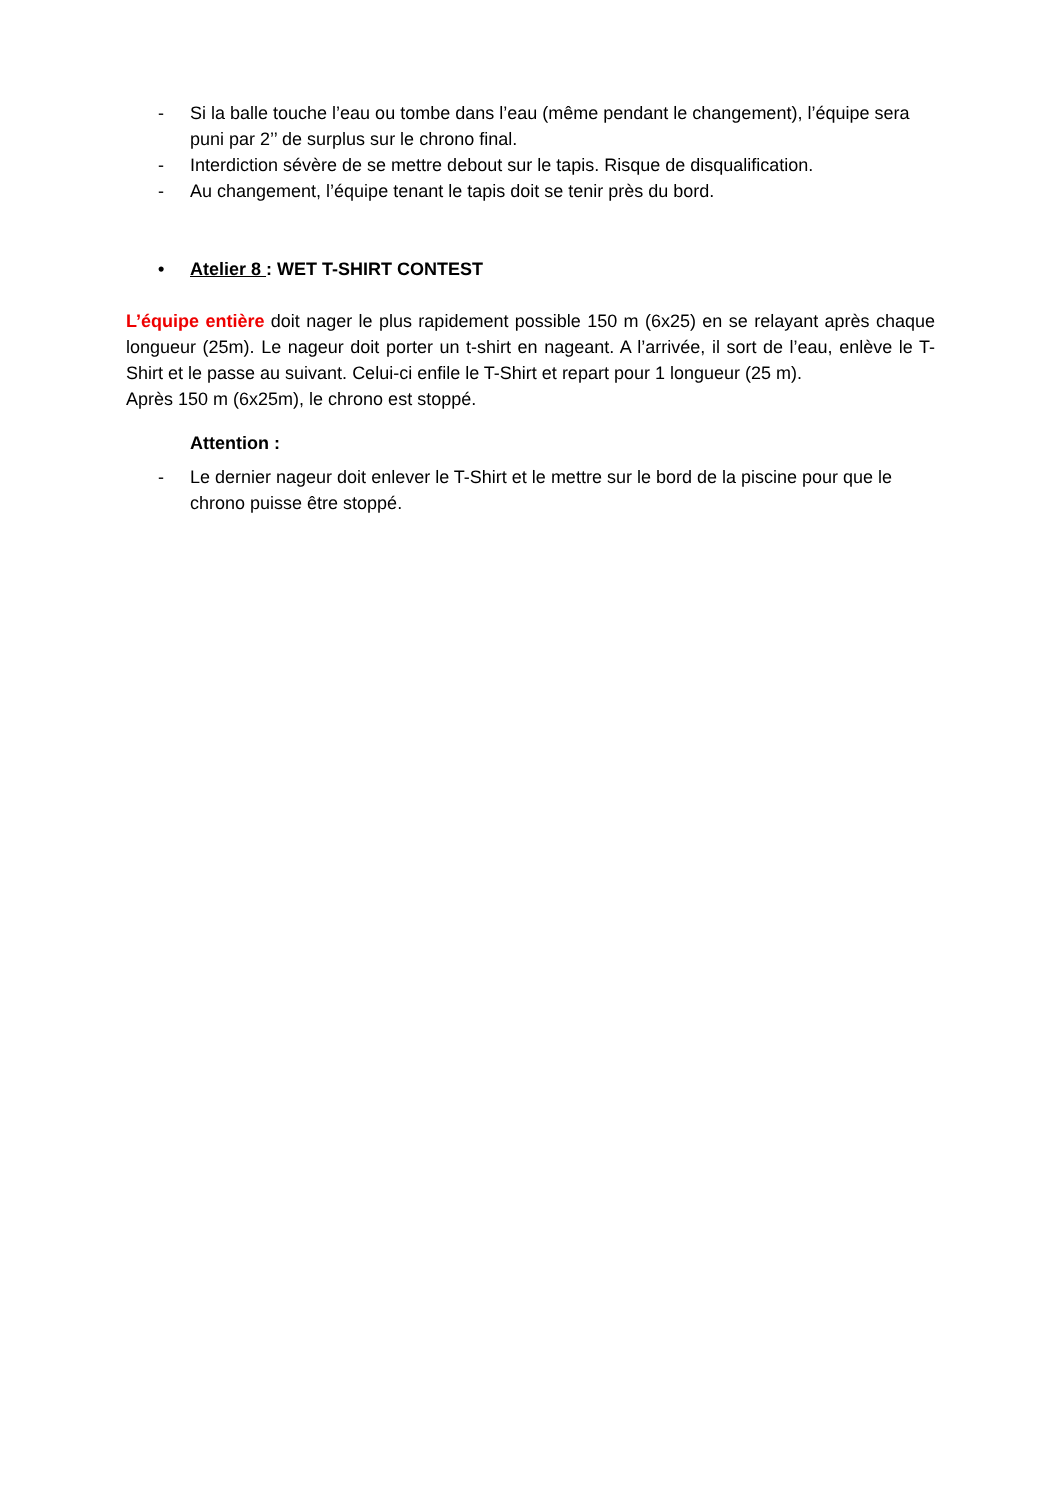- Si la balle touche l’eau ou tombe dans l’eau (même pendant le changement), l’équipe sera puni par 2’’ de surplus sur le chrono final.
- Interdiction sévère de se mettre debout sur le tapis. Risque de disqualification.
- Au changement, l’équipe tenant le tapis doit se tenir près du bord.
• Atelier 8 : WET T-SHIRT CONTEST
L’équipe entière doit nager le plus rapidement possible 150 m (6x25) en se relayant après chaque longueur (25m). Le nageur doit porter un t-shirt en nageant. A l’arrivée, il sort de l’eau, enlève le T-Shirt et le passe au suivant. Celui-ci enfile le T-Shirt et repart pour 1 longueur (25 m).
Après 150 m (6x25m), le chrono est stoppé.
Attention :
- Le dernier nageur doit enlever le T-Shirt et le mettre sur le bord de la piscine pour que le chrono puisse être stoppé.